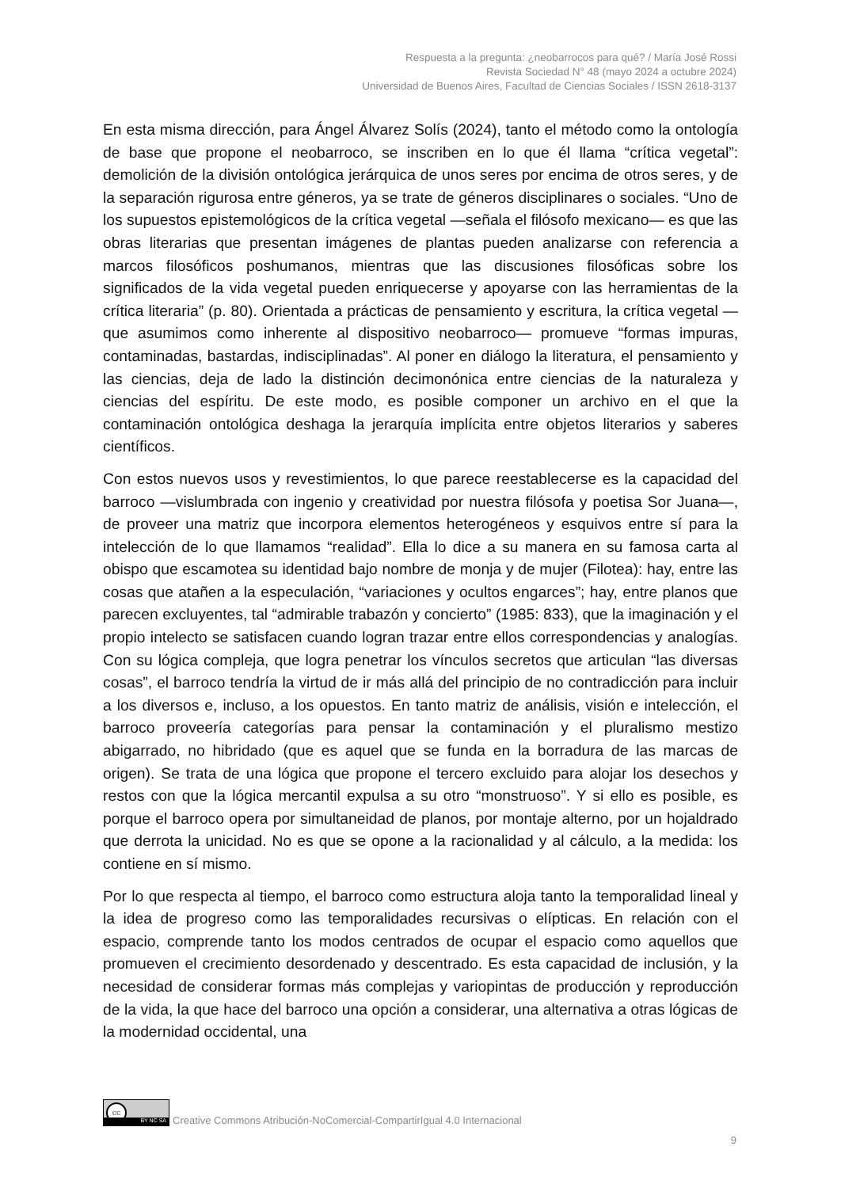Respuesta a la pregunta: ¿neobarrocos para qué? / María José Rossi
Revista Sociedad N° 48 (mayo 2024 a octubre 2024)
Universidad de Buenos Aires, Facultad de Ciencias Sociales / ISSN 2618-3137
En esta misma dirección, para Ángel Álvarez Solís (2024), tanto el método como la ontología de base que propone el neobarroco, se inscriben en lo que él llama “crítica vegetal”: demolición de la división ontológica jerárquica de unos seres por encima de otros seres, y de la separación rigurosa entre géneros, ya se trate de géneros disciplinares o sociales. “Uno de los supuestos epistemológicos de la crítica vegetal —señala el filósofo mexicano— es que las obras literarias que presentan imágenes de plantas pueden analizarse con referencia a marcos filosóficos poshumanos, mientras que las discusiones filosóficas sobre los significados de la vida vegetal pueden enriquecerse y apoyarse con las herramientas de la crítica literaria” (p. 80). Orientada a prácticas de pensamiento y escritura, la crítica vegetal —que asumimos como inherente al dispositivo neobarroco— promueve “formas impuras, contaminadas, bastardas, indisciplinadas”. Al poner en diálogo la literatura, el pensamiento y las ciencias, deja de lado la distinción decimonónica entre ciencias de la naturaleza y ciencias del espíritu. De este modo, es posible componer un archivo en el que la contaminación ontológica deshaga la jerarquía implícita entre objetos literarios y saberes científicos.
Con estos nuevos usos y revestimientos, lo que parece reestablecerse es la capacidad del barroco —vislumbrada con ingenio y creatividad por nuestra filósofa y poetisa Sor Juana—, de proveer una matriz que incorpora elementos heterogéneos y esquivos entre sí para la intelección de lo que llamamos “realidad”. Ella lo dice a su manera en su famosa carta al obispo que escamotea su identidad bajo nombre de monja y de mujer (Filotea): hay, entre las cosas que atañen a la especulación, “variaciones y ocultos engarces”; hay, entre planos que parecen excluyentes, tal “admirable trabazón y concierto” (1985: 833), que la imaginación y el propio intelecto se satisfacen cuando logran trazar entre ellos correspondencias y analogías. Con su lógica compleja, que logra penetrar los vínculos secretos que articulan “las diversas cosas”, el barroco tendría la virtud de ir más allá del principio de no contradicción para incluir a los diversos e, incluso, a los opuestos. En tanto matriz de análisis, visión e intelección, el barroco proveería categorías para pensar la contaminación y el pluralismo mestizo abigarrado, no hibridado (que es aquel que se funda en la borradura de las marcas de origen). Se trata de una lógica que propone el tercero excluido para alojar los desechos y restos con que la lógica mercantil expulsa a su otro “monstruoso”. Y si ello es posible, es porque el barroco opera por simultaneidad de planos, por montaje alterno, por un hojaldrado que derrota la unicidad. No es que se opone a la racionalidad y al cálculo, a la medida: los contiene en sí mismo.
Por lo que respecta al tiempo, el barroco como estructura aloja tanto la temporalidad lineal y la idea de progreso como las temporalidades recursivas o elípticas. En relación con el espacio, comprende tanto los modos centrados de ocupar el espacio como aquellos que promueven el crecimiento desordenado y descentrado. Es esta capacidad de inclusión, y la necesidad de considerar formas más complejas y variopintas de producción y reproducción de la vida, la que hace del barroco una opción a considerar, una alternativa a otras lógicas de la modernidad occidental, una
cc
BY NC SA
Creative Commons Atribución-NoComercial-CompartirIgual 4.0 Internacional
9